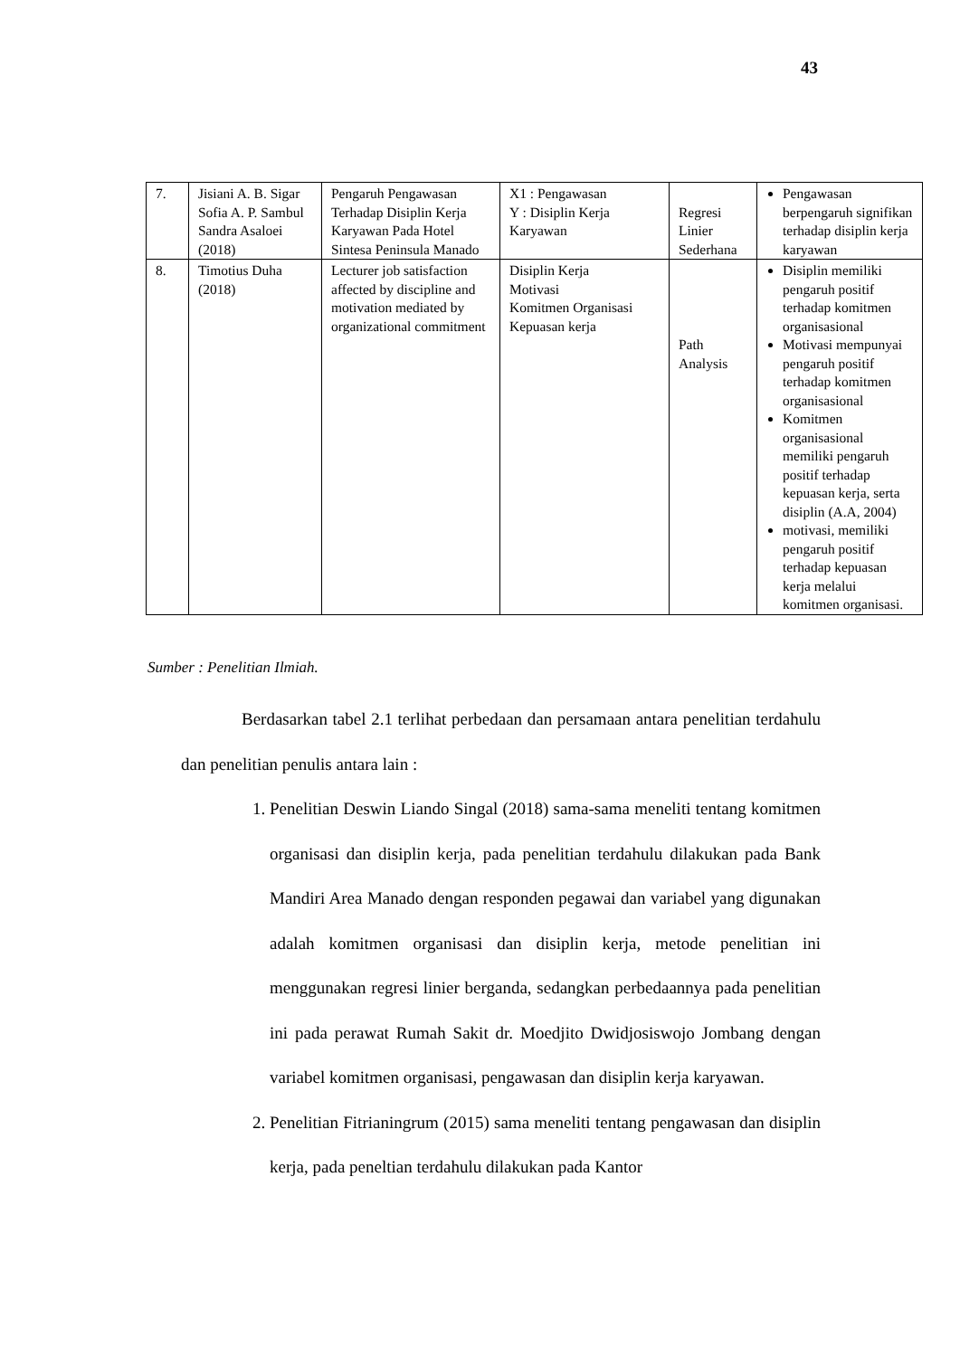43
| 7. | Jisiani A. B. Sigar Sofia A. P. Sambul Sandra Asaloei (2018) | Pengaruh Pengawasan Terhadap Disiplin Kerja Karyawan Pada Hotel Sintesa Peninsula Manado | X1 : Pengawasan Y : Disiplin Kerja Karyawan | Regresi Linier Sederhana | Pengawasan berpengaruh signifikan terhadap disiplin kerja karyawan |
| 8. | Timotius Duha (2018) | Lecturer job satisfaction affected by discipline and motivation mediated by organizational commitment | Disiplin Kerja Motivasi Komitmen Organisasi Kepuasan kerja | Path Analysis | Disiplin memiliki pengaruh positif terhadap komitmen organisasional Motivasi mempunyai pengaruh positif terhadap komitmen organisasional Komitmen organisasional memiliki pengaruh positif terhadap kepuasan kerja, serta disiplin (A.A, 2004) motivasi, memiliki pengaruh positif terhadap kepuasan kerja melalui komitmen organisasi. |
Sumber : Penelitian Ilmiah.
Berdasarkan tabel 2.1 terlihat perbedaan dan persamaan antara penelitian terdahulu dan penelitian penulis antara lain :
1. Penelitian Deswin Liando Singal (2018) sama-sama meneliti tentang komitmen organisasi dan disiplin kerja, pada penelitian terdahulu dilakukan pada Bank Mandiri Area Manado dengan responden pegawai dan variabel yang digunakan adalah komitmen organisasi dan disiplin kerja, metode penelitian ini menggunakan regresi linier berganda, sedangkan perbedaannya pada penelitian ini pada perawat Rumah Sakit dr. Moedjito Dwidjosiswojo Jombang dengan variabel komitmen organisasi, pengawasan dan disiplin kerja karyawan.
2. Penelitian Fitrianingrum (2015) sama meneliti tentang pengawasan dan disiplin kerja, pada peneltian terdahulu dilakukan pada Kantor